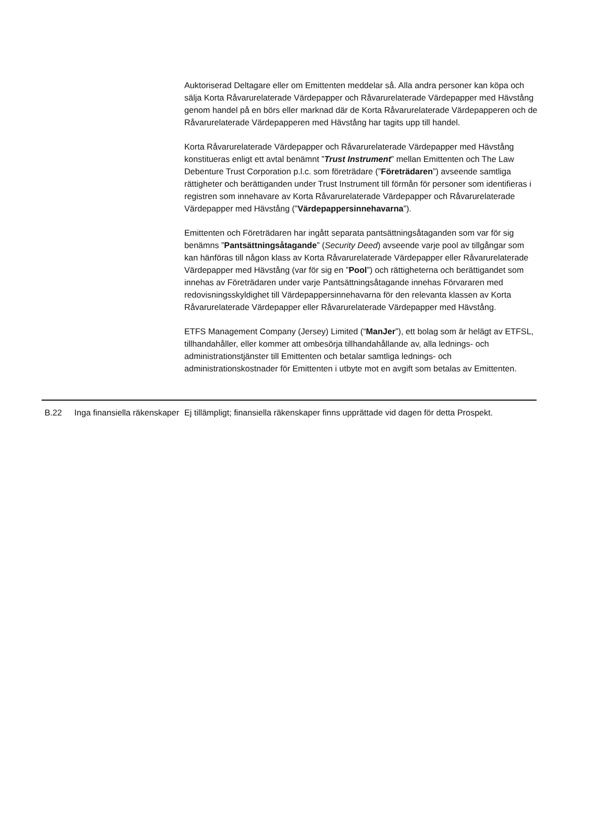Auktoriserad Deltagare eller om Emittenten meddelar så. Alla andra personer kan köpa och sälja Korta Råvarurelaterade Värdepapper och Råvarurelaterade Värdepapper med Hävstång genom handel på en börs eller marknad där de Korta Råvarurelaterade Värdepapperen och de Råvarurelaterade Värdepapperen med Hävstång har tagits upp till handel.
Korta Råvarurelaterade Värdepapper och Råvarurelaterade Värdepapper med Hävstång konstitueras enligt ett avtal benämnt ”Trust Instrument” mellan Emittenten och The Law Debenture Trust Corporation p.l.c. som företrädare (”Företrädaren”) avseende samtliga rättigheter och berättiganden under Trust Instrument till förmån för personer som identifieras i registren som innehavare av Korta Råvarurelaterade Värdepapper och Råvarurelaterade Värdepapper med Hävstång (”Värdepappersinnehavarna”).
Emittenten och Företrädaren har ingått separata pantsättningsåtaganden som var för sig benämns ”Pantsättningsåtagande” (Security Deed) avseende varje pool av tillgångar som kan hänföras till någon klass av Korta Råvarurelaterade Värdepapper eller Råvarurelaterade Värdepapper med Hävstång (var för sig en ”Pool”) och rättigheterna och berättigandet som innehas av Företrädaren under varje Pantsättningsåtagande innehas Förvararen med redovisningsskyldighet till Värdepappersinnehavarna för den relevanta klassen av Korta Råvarurelaterade Värdepapper eller Råvarurelaterade Värdepapper med Hävstång.
ETFS Management Company (Jersey) Limited (“ManJer”), ett bolag som är helägt av ETFSL, tillhandahåller, eller kommer att ombesörja tillhandahållande av, alla lednings- och administrationstjänster till Emittenten och betalar samtliga lednings- och administrationskostnader för Emittenten i utbyte mot en avgift som betalas av Emittenten.
| B.22 | Inga finansiella räkenskaper | Ej tillämpligt; finansiella räkenskaper finns upprättade vid dagen för detta Prospekt. |